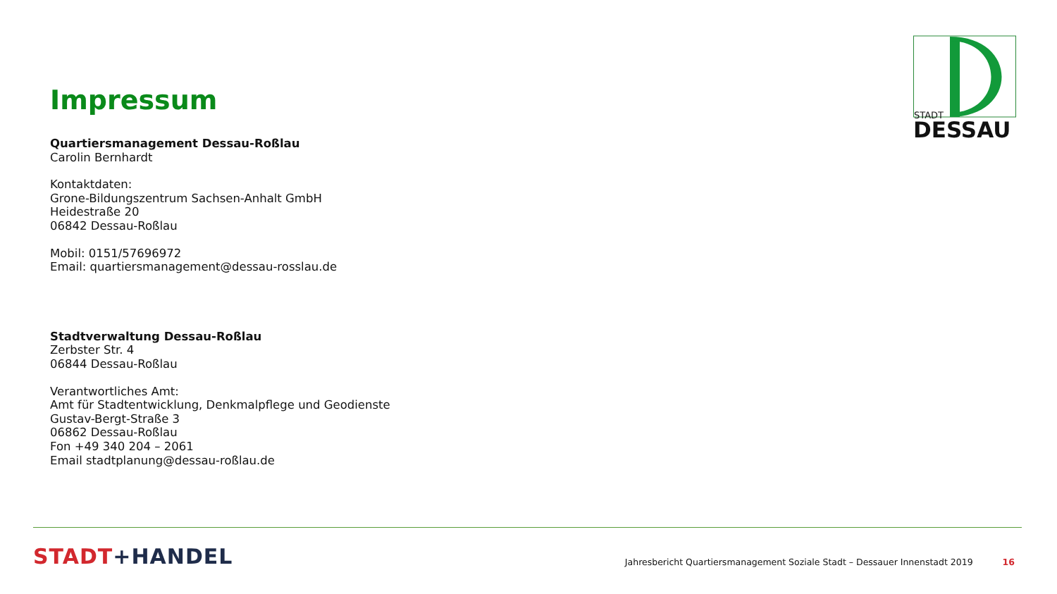STADT
DESSAU
Impressum
Quartiersmanagement Dessau-Roßlau
Carolin Bernhardt
Kontaktdaten:
Grone-Bildungszentrum Sachsen-Anhalt GmbH
Heidestraße 20
06842 Dessau-Roßlau
Mobil: 0151/57696972
Email: quartiersmanagement@dessau-rosslau.de
Stadtverwaltung Dessau-Roßlau
Zerbster Str. 4
06844 Dessau-Roßlau
Verantwortliches Amt:
Amt für Stadtentwicklung, Denkmalpflege und Geodienste
Gustav-Bergt-Straße 3
06862 Dessau-Roßlau
Fon +49 340 204 – 2061
Email stadtplanung@dessau-roßlau.de
STADT+HANDEL
Jahresbericht Quartiersmanagement Soziale Stadt – Dessauer Innenstadt 2019
16